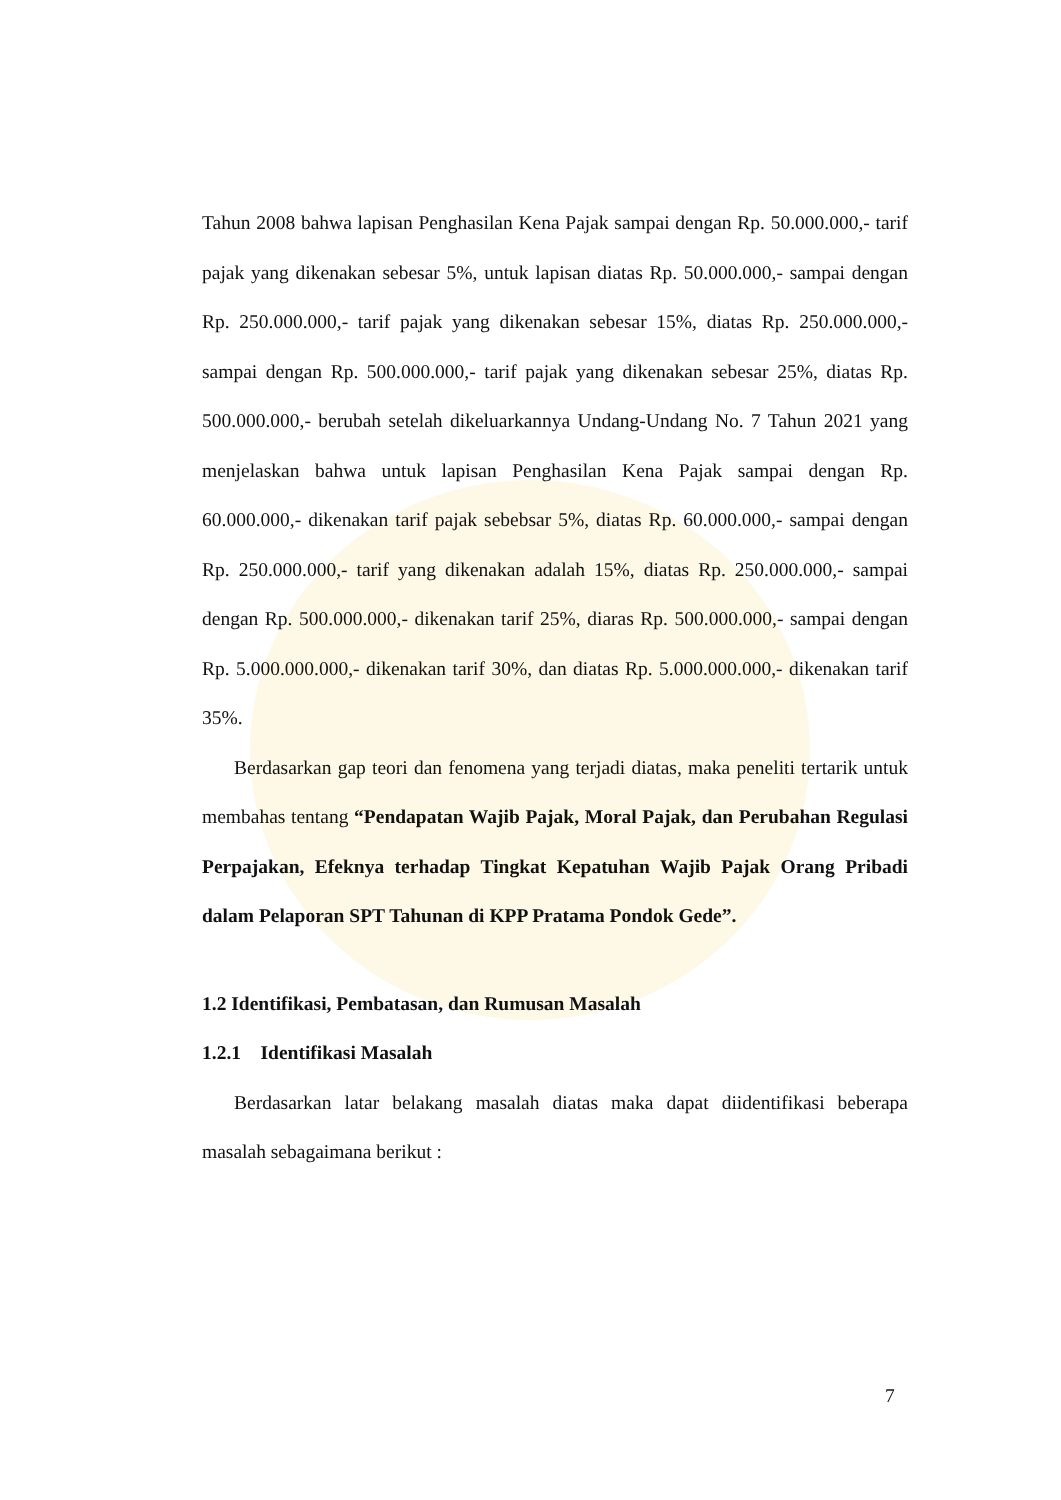Tahun 2008 bahwa lapisan Penghasilan Kena Pajak sampai dengan Rp. 50.000.000,- tarif pajak yang dikenakan sebesar 5%, untuk lapisan diatas Rp. 50.000.000,- sampai dengan Rp. 250.000.000,- tarif pajak yang dikenakan sebesar 15%, diatas Rp. 250.000.000,- sampai dengan Rp. 500.000.000,- tarif pajak yang dikenakan sebesar 25%, diatas Rp. 500.000.000,- berubah setelah dikeluarkannya Undang-Undang No. 7 Tahun 2021 yang menjelaskan bahwa untuk lapisan Penghasilan Kena Pajak sampai dengan Rp. 60.000.000,- dikenakan tarif pajak sebebsar 5%, diatas Rp. 60.000.000,- sampai dengan Rp. 250.000.000,- tarif yang dikenakan adalah 15%, diatas Rp. 250.000.000,- sampai dengan Rp. 500.000.000,- dikenakan tarif 25%, diaras Rp. 500.000.000,- sampai dengan Rp. 5.000.000.000,- dikenakan tarif 30%, dan diatas Rp. 5.000.000.000,- dikenakan tarif 35%.
Berdasarkan gap teori dan fenomena yang terjadi diatas, maka peneliti tertarik untuk membahas tentang “Pendapatan Wajib Pajak, Moral Pajak, dan Perubahan Regulasi Perpajakan, Efeknya terhadap Tingkat Kepatuhan Wajib Pajak Orang Pribadi dalam Pelaporan SPT Tahunan di KPP Pratama Pondok Gede”.
1.2 Identifikasi, Pembatasan, dan Rumusan Masalah
1.2.1 Identifikasi Masalah
Berdasarkan latar belakang masalah diatas maka dapat diidentifikasi beberapa masalah sebagaimana berikut :
7